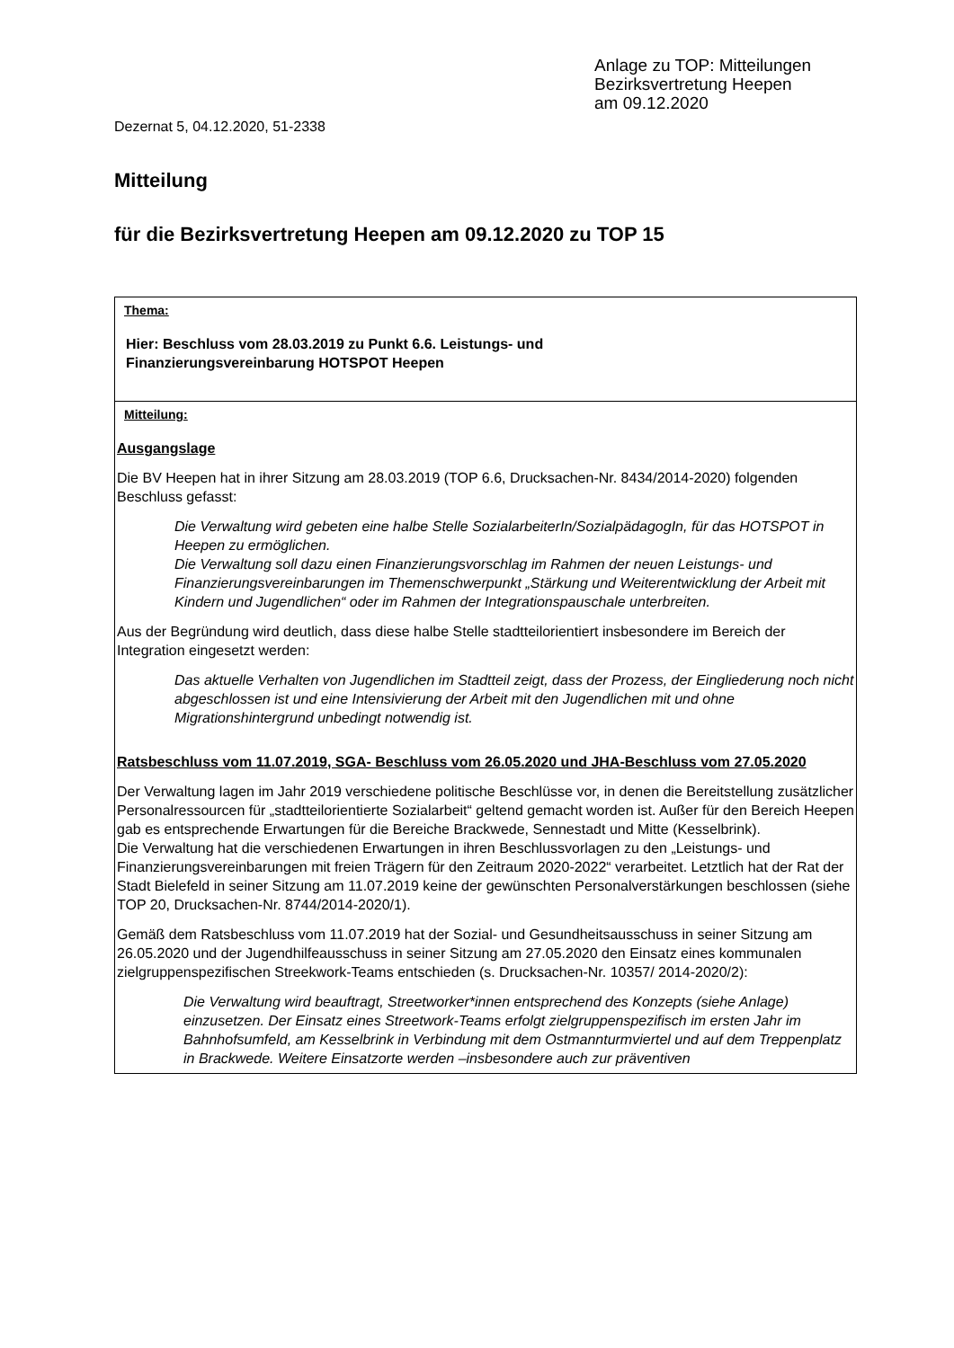Anlage zu TOP: Mitteilungen
Bezirksvertretung Heepen
am 09.12.2020
Dezernat 5, 04.12.2020, 51-2338
Mitteilung
für die Bezirksvertretung Heepen am 09.12.2020 zu TOP 15
| Thema: Hier: Beschluss vom 28.03.2019 zu Punkt 6.6. Leistungs- und Finanzierungsvereinbarung HOTSPOT Heepen |
| Mitteilung: Ausgangslage Die BV Heepen hat in ihrer Sitzung am 28.03.2019 (TOP 6.6, Drucksachen-Nr. 8434/2014-2020) folgenden Beschluss gefasst: Die Verwaltung wird gebeten eine halbe Stelle SozialarbeiterIn/SozialpädagogIn, für das HOTSPOT in Heepen zu ermöglichen. Die Verwaltung soll dazu einen Finanzierungsvorschlag im Rahmen der neuen Leistungs- und Finanzierungsvereinbarungen im Themenschwerpunkt „Stärkung und Weiterentwicklung der Arbeit mit Kindern und Jugendlichen“ oder im Rahmen der Integrationspauschale unterbreiten. Aus der Begründung wird deutlich, dass diese halbe Stelle stadtteilorientiert insbesondere im Bereich der Integration eingesetzt werden: Das aktuelle Verhalten von Jugendlichen im Stadtteil zeigt, dass der Prozess, der Eingliederung noch nicht abgeschlossen ist und eine Intensivierung der Arbeit mit den Jugendlichen mit und ohne Migrationshintergrund unbedingt notwendig ist. Ratsbeschluss vom 11.07.2019, SGA- Beschluss vom 26.05.2020 und JHA-Beschluss vom 27.05.2020 Der Verwaltung lagen im Jahr 2019 verschiedene politische Beschlüsse vor, in denen die Bereitstellung zusätzlicher Personalressourcen für „stadtteilorientierte Sozialarbeit“ geltend gemacht worden ist. Außer für den Bereich Heepen gab es entsprechende Erwartungen für die Bereiche Brackwede, Sennestadt und Mitte (Kesselbrink). Die Verwaltung hat die verschiedenen Erwartungen in ihren Beschlussvorlagen zu den „Leistungs- und Finanzierungsvereinbarungen mit freien Trägern für den Zeitraum 2020-2022“ verarbeitet. Letztlich hat der Rat der Stadt Bielefeld in seiner Sitzung am 11.07.2019 keine der gewünschten Personalverstärkungen beschlossen (siehe TOP 20, Drucksachen-Nr. 8744/2014-2020/1). Gemäß dem Ratsbeschluss vom 11.07.2019 hat der Sozial- und Gesundheitsausschuss in seiner Sitzung am 26.05.2020 und der Jugendhilfeausschuss in seiner Sitzung am 27.05.2020 den Einsatz eines kommunalen zielgruppenspezifischen Streekwork-Teams entschieden (s. Drucksachen-Nr. 10357/ 2014-2020/2): Die Verwaltung wird beauftragt, Streetworker*innen entsprechend des Konzepts (siehe Anlage) einzusetzen. Der Einsatz eines Streetwork-Teams erfolgt zielgruppenspezifisch im ersten Jahr im Bahnhofsumfeld, am Kesselbrink in Verbindung mit dem Ostmannturmviertel und auf dem Treppenplatz in Brackwede. Weitere Einsatzorte werden –insbesondere auch zur präventiven |